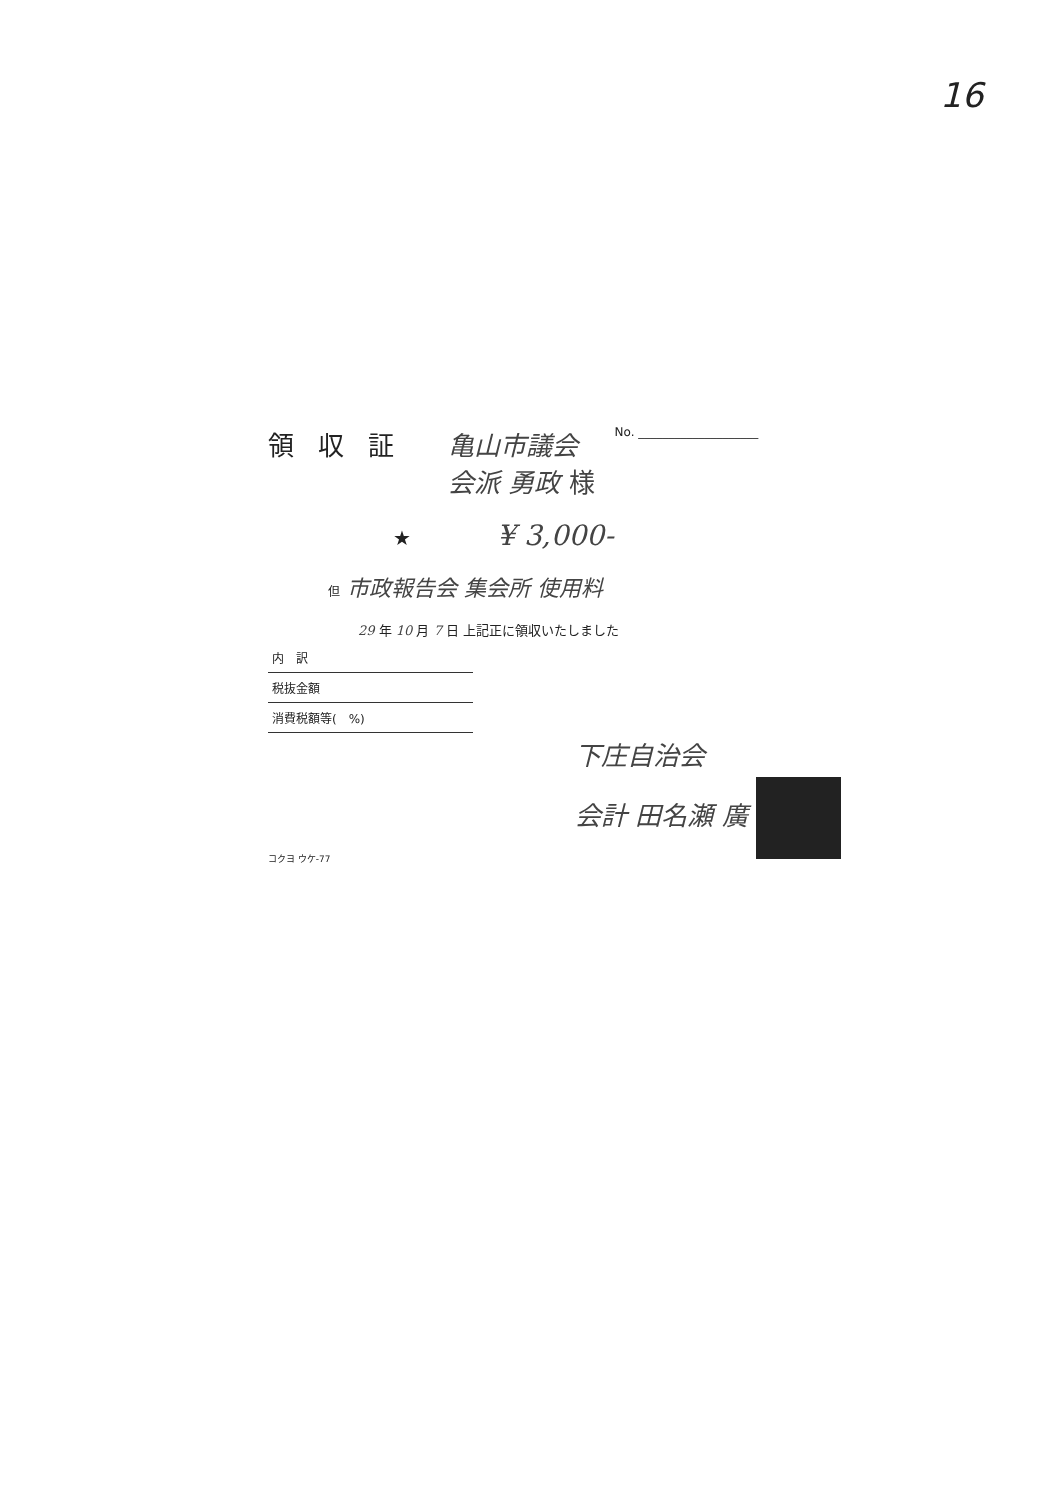16
領収証 亀山市議会
会派 勇政 様
No. ____________________
★ ¥ 3,000-
但 市政報告会 集会所 使用料
29 年 10 月 7 日 上記正に領収いたしました
| 内 訳 |
| 税抜金額 |
| 消費税額等( %) |
下庄自治会
会計 田名瀬 廣
コクヨ ウケ-77